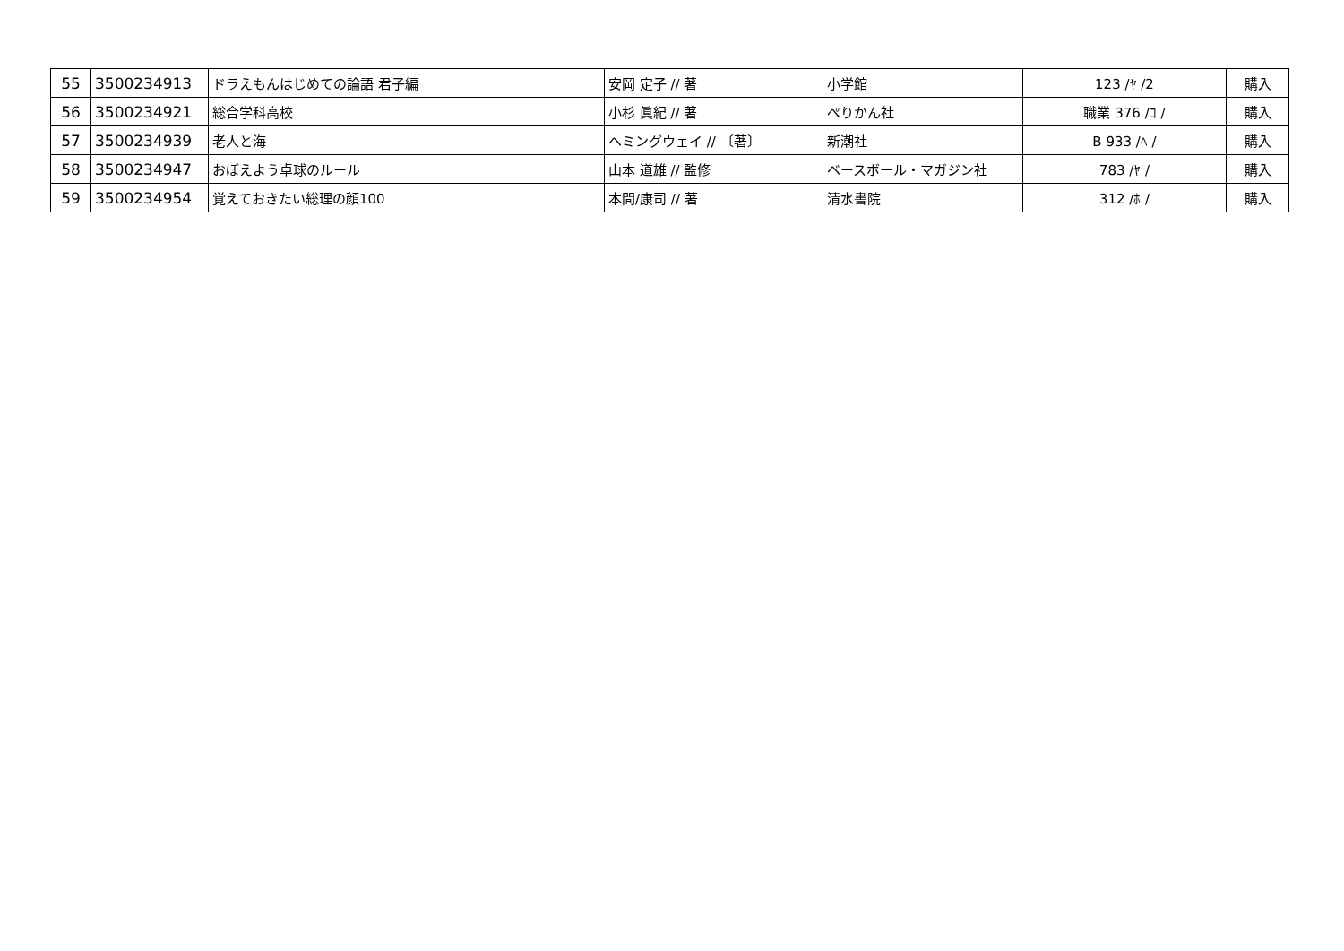| 55 | 3500234913 | ドラえもんはじめての論語 君子編 | 安岡 定子 // 著 | 小学館 | 123 /ﾔ /2 | 購入 |
| 56 | 3500234921 | 総合学科高校 | 小杉 眞紀 // 著 | ぺりかん社 | 職業 376 /ｺ / | 購入 |
| 57 | 3500234939 | 老人と海 | ヘミングウェイ // 〔著〕 | 新潮社 | B 933 /ﾍ / | 購入 |
| 58 | 3500234947 | おぼえよう卓球のルール | 山本 道雄 // 監修 | ベースボール・マガジン社 | 783 /ﾔ / | 購入 |
| 59 | 3500234954 | 覚えておきたい総理の顔100 | 本間/康司 // 著 | 清水書院 | 312 /ﾎ / | 購入 |